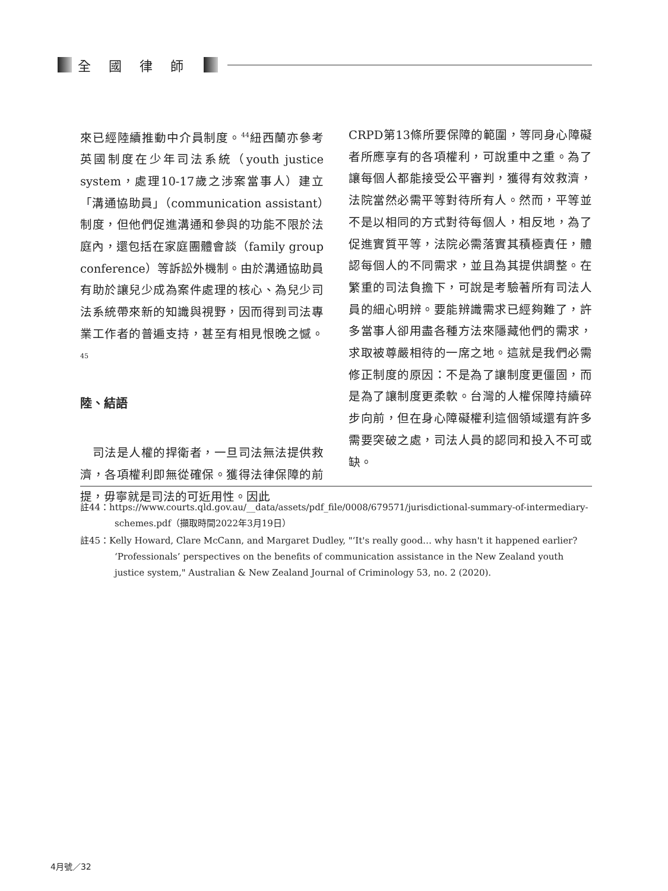全國律師
來已經陸續推動中介員制度。<sup>44</sup>紐西蘭亦參考英國制度在少年司法系統（youth justice system，處理10-17歲之涉案當事人）建立「溝通協助員」（communication assistant）制度，但他們促進溝通和參與的功能不限於法庭內，還包括在家庭團體會談（family group conference）等訴訟外機制。由於溝通協助員有助於讓兒少成為案件處理的核心、為兒少司法系統帶來新的知識與視野，因而得到司法專業工作者的普遍支持，甚至有相見恨晚之憾。<sup>45</sup>
陸、結語
　司法是人權的捍衛者，一旦司法無法提供救濟，各項權利即無從確保。獲得法律保障的前提，毋寧就是司法的可近用性。因此
CRPD第13條所要保障的範圍，等同身心障礙者所應享有的各項權利，可說重中之重。為了讓每個人都能接受公平審判，獲得有效救濟，法院當然必需平等對待所有人。然而，平等並不是以相同的方式對待每個人，相反地，為了促進實質平等，法院必需落實其積極責任，體認每個人的不同需求，並且為其提供調整。在繁重的司法負擔下，可說是考驗著所有司法人員的細心明辨。要能辨識需求已經夠難了，許多當事人卻用盡各種方法來隱藏他們的需求，求取被尊嚴相待的一席之地。這就是我們必需修正制度的原因：不是為了讓制度更僵固，而是為了讓制度更柔軟。台灣的人權保障持續碎步向前，但在身心障礙權利這個領域還有許多需要突破之處，司法人員的認同和投入不可或缺。
註44：https://www.courts.qld.gov.au/__data/assets/pdf_file/0008/679571/jurisdictional-summary-of-intermediary-schemes.pdf（擷取時間2022年3月19日）
註45：Kelly Howard, Clare McCann, and Margaret Dudley, "‘It's really good… why hasn't it happened earlier? ‘Professionals’ perspectives on the benefits of communication assistance in the New Zealand youth justice system," Australian & New Zealand Journal of Criminology 53, no. 2 (2020).
4月號／32